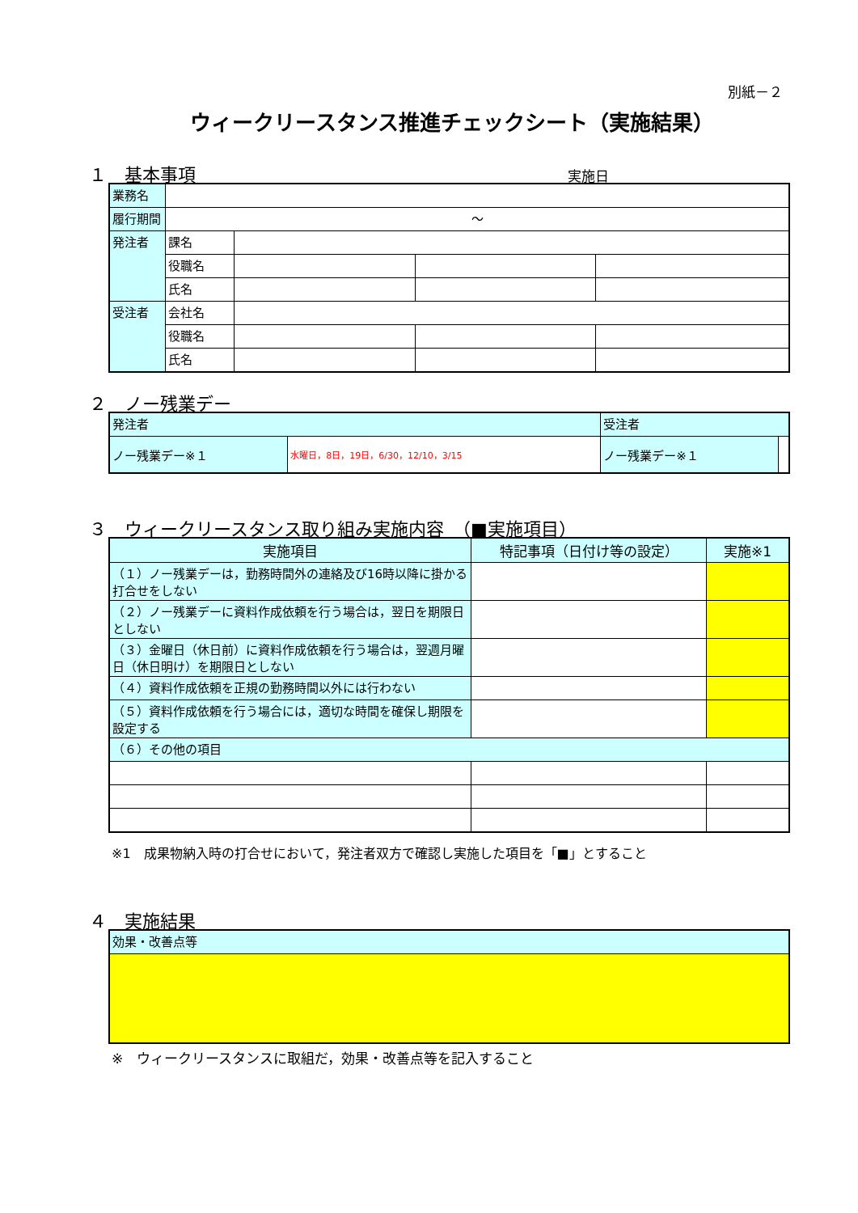別紙－２
ウィークリースタンス推進チェックシート（実施結果）
１　基本事項 実施日
| 業務名 | | | | |
| 履行期間 | ～ | | | |
| 発注者 | 課名 | | | |
| | 役職名 | | | |
| | 氏名 | | | |
| 受注者 | 会社名 | | | |
| | 役職名 | | | |
| | 氏名 | | | |
２　ノー残業デー
| 発注者 | | 受注者 | |
| ノー残業デー※１ | 水曜日，8日，19日，6/30，12/10，3/15 | ノー残業デー※１ | |
３　ウィークリースタンス取り組み実施内容　（■実施項目）
| 実施項目 | 特記事項（日付け等の設定） | 実施※1 |
| --- | --- | --- |
| （１）ノー残業デーは，勤務時間外の連絡及び16時以降に掛かる打合せをしない | | |
| （２）ノー残業デーに資料作成依頼を行う場合は，翌日を期限日としない | | |
| （３）金曜日（休日前）に資料作成依頼を行う場合は，翌週月曜日（休日明け）を期限日としない | | |
| （４）資料作成依頼を正規の勤務時間以外には行わない | | |
| （５）資料作成依頼を行う場合には，適切な時間を確保し期限を設定する | | |
| （６）その他の項目 | | |
※1　成果物納入時の打合せにおいて，発注者双方で確認し実施した項目を「■」とすること
４　実施結果
| 効果・改善点等 |
※　ウィークリースタンスに取組だ，効果・改善点等を記入すること